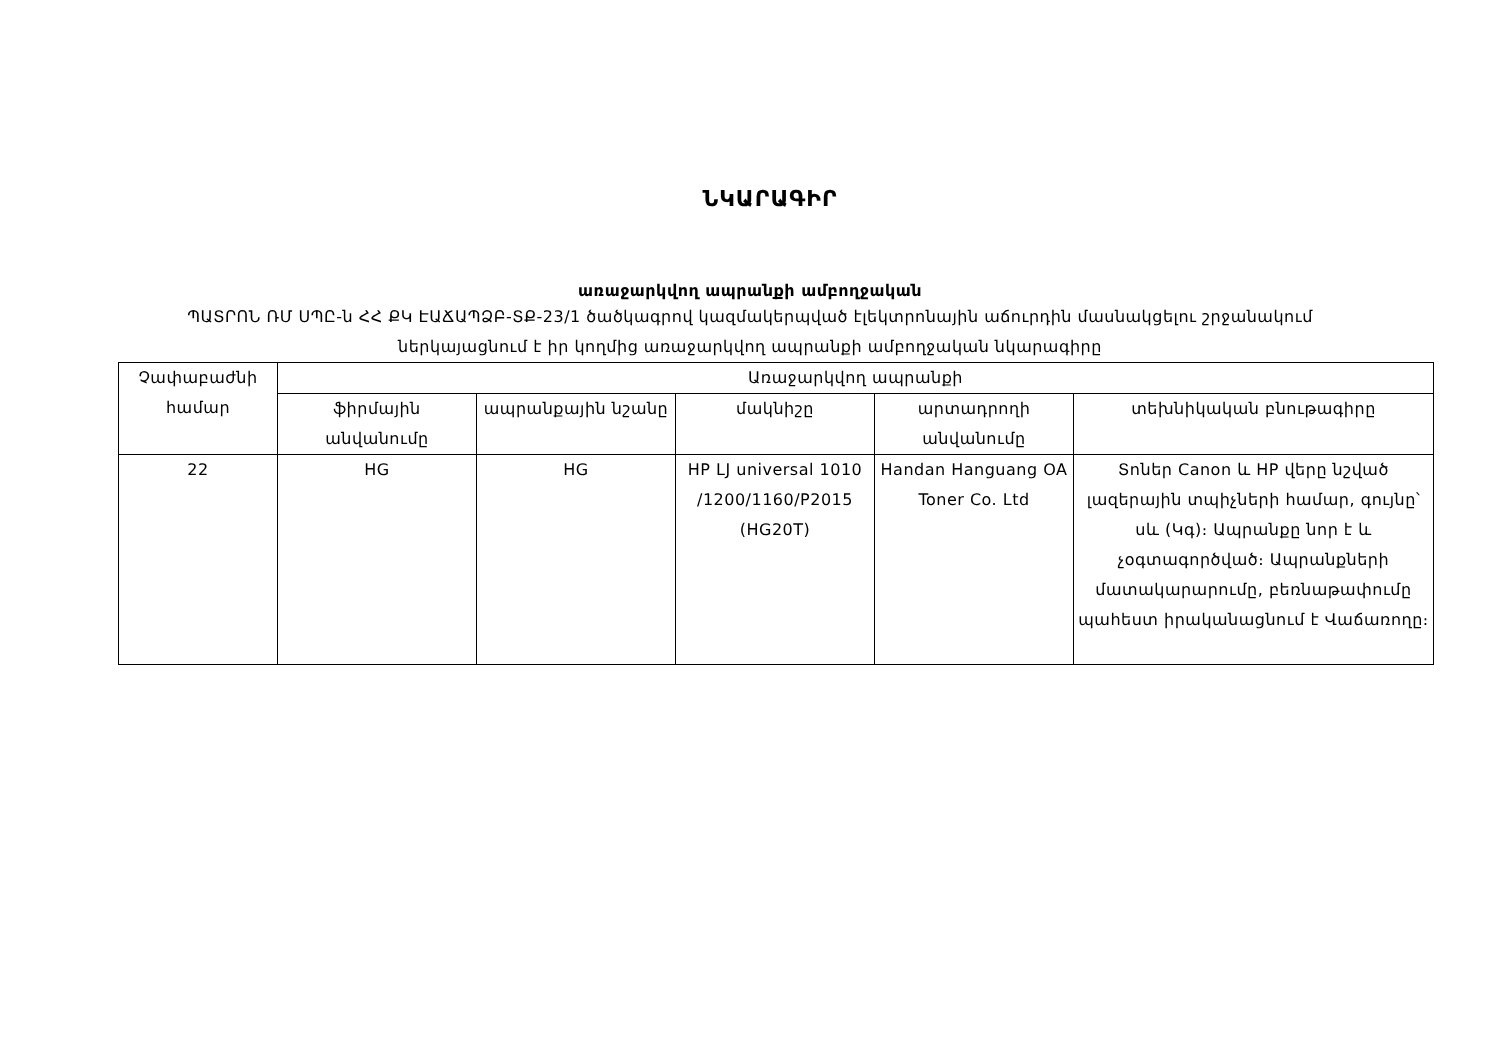ՆԿԱՐԱԳԻՐ
առաջարկվող ապրանքի ամբողջական
ՊԱՏՐՈՆ ՌՄ ՍՊԸ-ն ՀՀ ՔԿ ԷԱՃԱՊՁԲ-ՏՔ-23/1 ծածկագրով կազմակերպված էլեկտրոնային աճուրդին մասնակցելու շրջանակում ներկայացնում է իր կողմից առաջարկվող ապրանքի ամբողջական նկարագիրը
| Չափաբաժնի համար | Առաջարկվող ապրանքի | | | | |
| --- | --- | --- | --- | --- | --- |
| | ֆիրմային անվանումը | ապրանքային նշանը | մակնիշը | արտադրողի անվանումը | տեխնիկական բնութագիրը |
| 22 | HG | HG | HP LJ universal 1010 /1200/1160/P2015 (HG20T) | Handan Hanguang OA Toner Co. Ltd | Տոներ Canon և HP վերը նշված լազերային տպիչների համար, գույնը՝ սև (Կգ)։ Ապրանքը նոր է և չօգտագործված։ Ապրանքների մատակարարումը, բեռնաթափումը պահեստ իրականացնում է Վաճառողը։ |